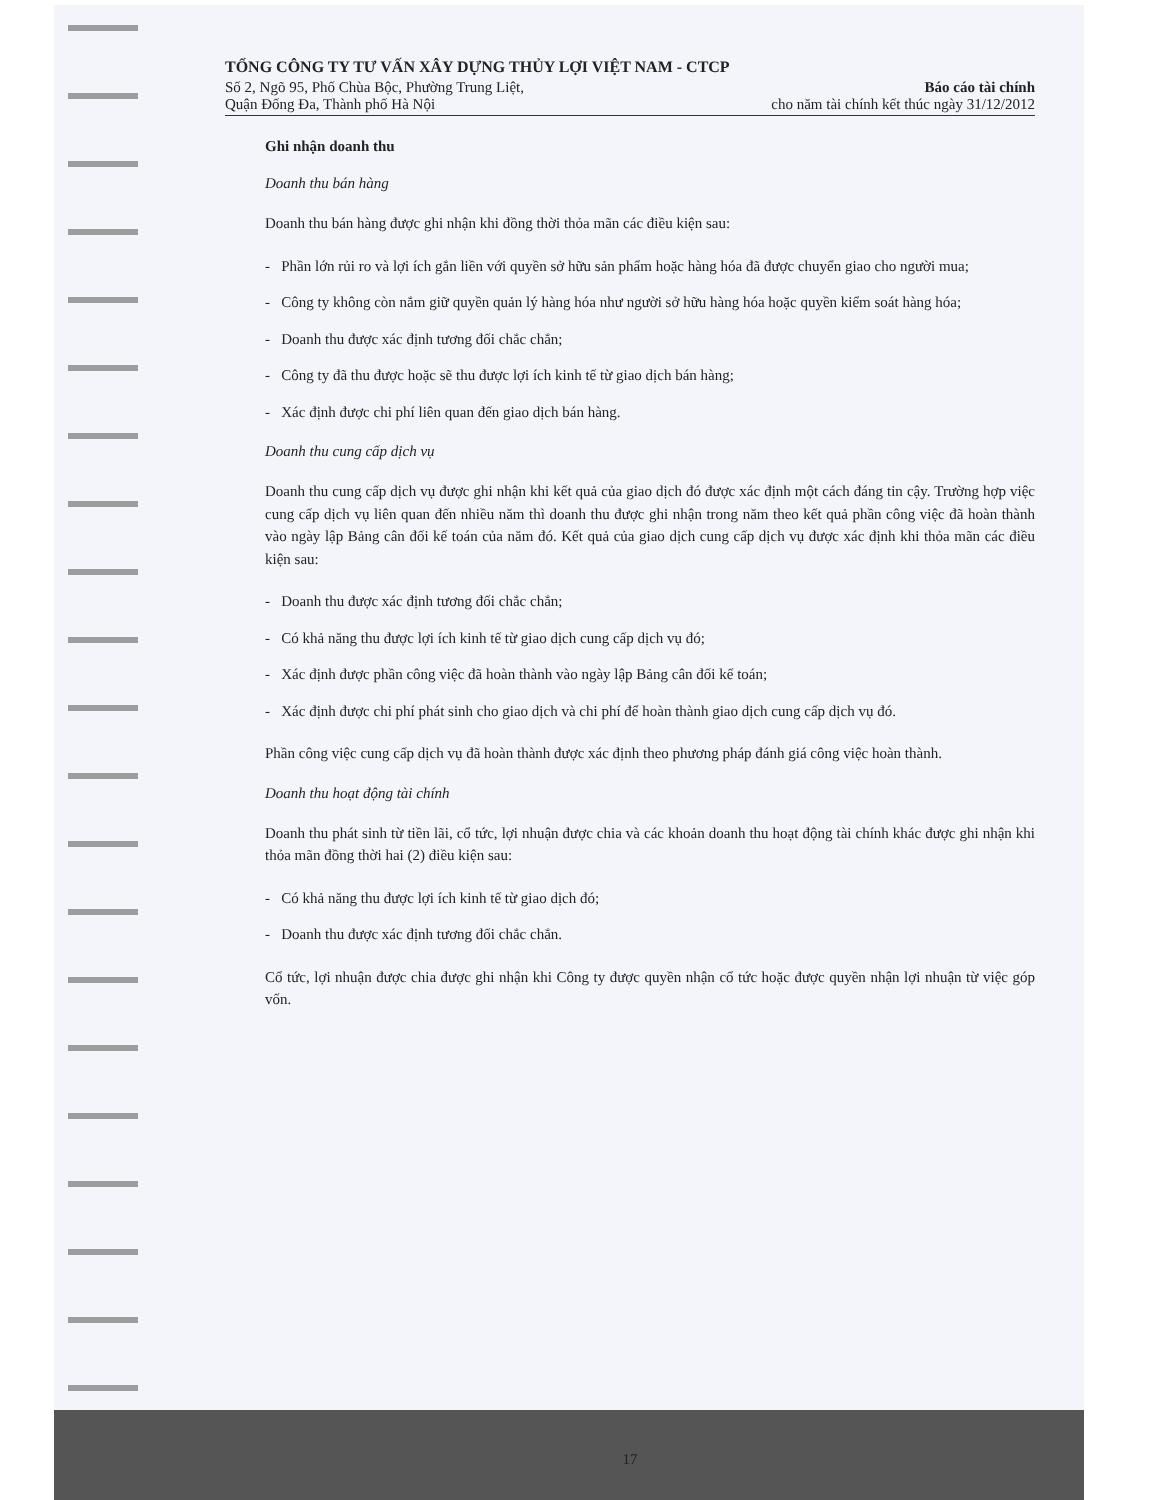TỔNG CÔNG TY TƯ VẤN XÂY DỰNG THỦY LỢI VIỆT NAM - CTCP
Số 2, Ngõ 95, Phố Chùa Bộc, Phường Trung Liệt,
Quận Đống Đa, Thành phố Hà Nội
Báo cáo tài chính
cho năm tài chính kết thúc ngày 31/12/2012
Ghi nhận doanh thu
Doanh thu bán hàng
Doanh thu bán hàng được ghi nhận khi đồng thời thỏa mãn các điều kiện sau:
- Phần lớn rủi ro và lợi ích gắn liền với quyền sở hữu sản phẩm hoặc hàng hóa đã được chuyển giao cho người mua;
- Công ty không còn nắm giữ quyền quản lý hàng hóa như người sở hữu hàng hóa hoặc quyền kiểm soát hàng hóa;
- Doanh thu được xác định tương đối chắc chắn;
- Công ty đã thu được hoặc sẽ thu được lợi ích kinh tế từ giao dịch bán hàng;
- Xác định được chi phí liên quan đến giao dịch bán hàng.
Doanh thu cung cấp dịch vụ
Doanh thu cung cấp dịch vụ được ghi nhận khi kết quả của giao dịch đó được xác định một cách đáng tin cậy. Trường hợp việc cung cấp dịch vụ liên quan đến nhiều năm thì doanh thu được ghi nhận trong năm theo kết quả phần công việc đã hoàn thành vào ngày lập Bảng cân đối kế toán của năm đó. Kết quả của giao dịch cung cấp dịch vụ được xác định khi thỏa mãn các điều kiện sau:
- Doanh thu được xác định tương đối chắc chắn;
- Có khả năng thu được lợi ích kinh tế từ giao dịch cung cấp dịch vụ đó;
- Xác định được phần công việc đã hoàn thành vào ngày lập Bảng cân đối kế toán;
- Xác định được chi phí phát sinh cho giao dịch và chi phí để hoàn thành giao dịch cung cấp dịch vụ đó.
Phần công việc cung cấp dịch vụ đã hoàn thành được xác định theo phương pháp đánh giá công việc hoàn thành.
Doanh thu hoạt động tài chính
Doanh thu phát sinh từ tiền lãi, cổ tức, lợi nhuận được chia và các khoản doanh thu hoạt động tài chính khác được ghi nhận khi thỏa mãn đồng thời hai (2) điều kiện sau:
- Có khả năng thu được lợi ích kinh tế từ giao dịch đó;
- Doanh thu được xác định tương đối chắc chắn.
Cổ tức, lợi nhuận được chia được ghi nhận khi Công ty được quyền nhận cổ tức hoặc được quyền nhận lợi nhuận từ việc góp vốn.
17